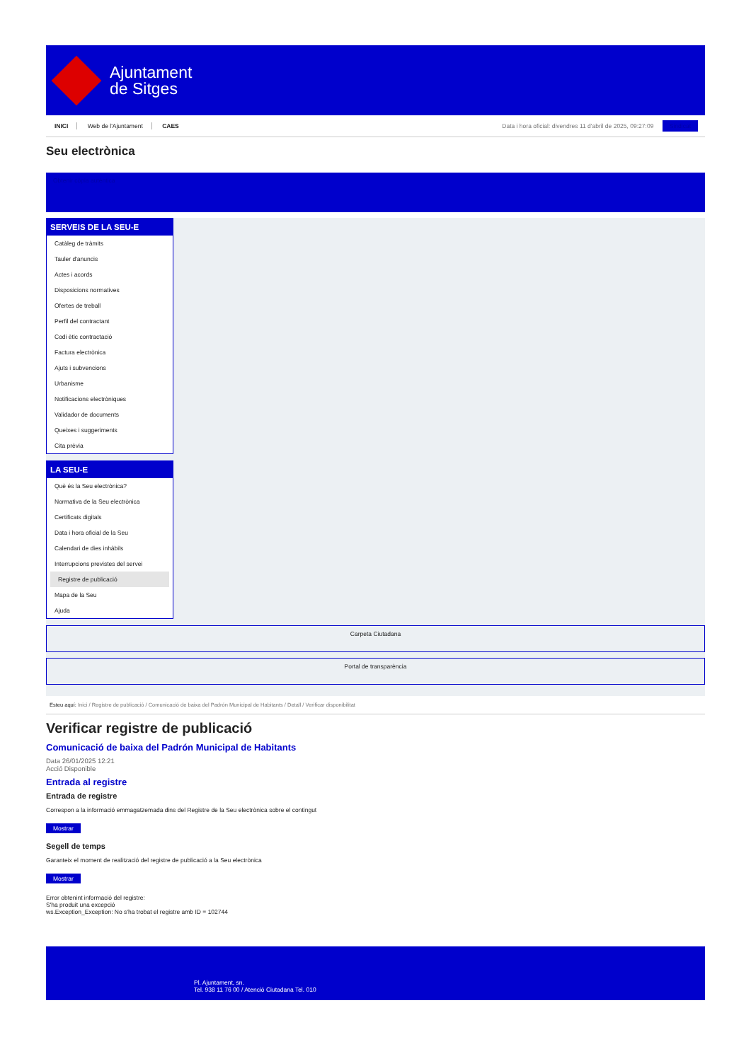Ajuntament
de Sitges
INICI Web de l'Ajuntament CAES
Data i hora oficial: divendres 11 d'abril de 2025, 09:27:09 Sindicat
Seu electrònica
Obtenir còpia autèntica
SERVEIS DE LA SEU-E
Catàleg de tràmits
Tauler d'anuncis
Actes i acords
Disposicions normatives
Ofertes de treball
Perfil del contractant
Codi ètic contractació
Factura electrònica
Ajuts i subvencions
Urbanisme
Notificacions electròniques
Validador de documents
Queixes i suggeriments
Cita prèvia
LA SEU-E
Què és la Seu electrònica?
Normativa de la Seu electrònica
Certificats digitals
Data i hora oficial de la Seu
Calendari de dies inhàbils
Interrupcions previstes del servei
Registre de publicació
Mapa de la Seu
Ajuda
Carpeta Ciutadana
Portal de transparència
Esteu aquí: Inici / Registre de publicació / Comunicació de baixa del Padrón Municipal de Habitants / Detall / Verificar disponibilitat
Verificar registre de publicació
Comunicació de baixa del Padrón Municipal de Habitants
Data 26/01/2025 12:21
Acció Disponible
Entrada al registre
Entrada de registre
Correspon a la informació emmagatzemada dins del Registre de la Seu electrònica sobre el contingut
Mostrar
Segell de temps
Garanteix el moment de realització del registre de publicació a la Seu electrònica
Mostrar
Error obtenint informació del registre:
S'ha produit una excepció
ws.Exception_Exception: No s'ha trobat el registre amb ID = 102744
Pl. Ajuntament, sn.
Tel. 938 11 76 00 / Atenció Ciutadana Tel. 010